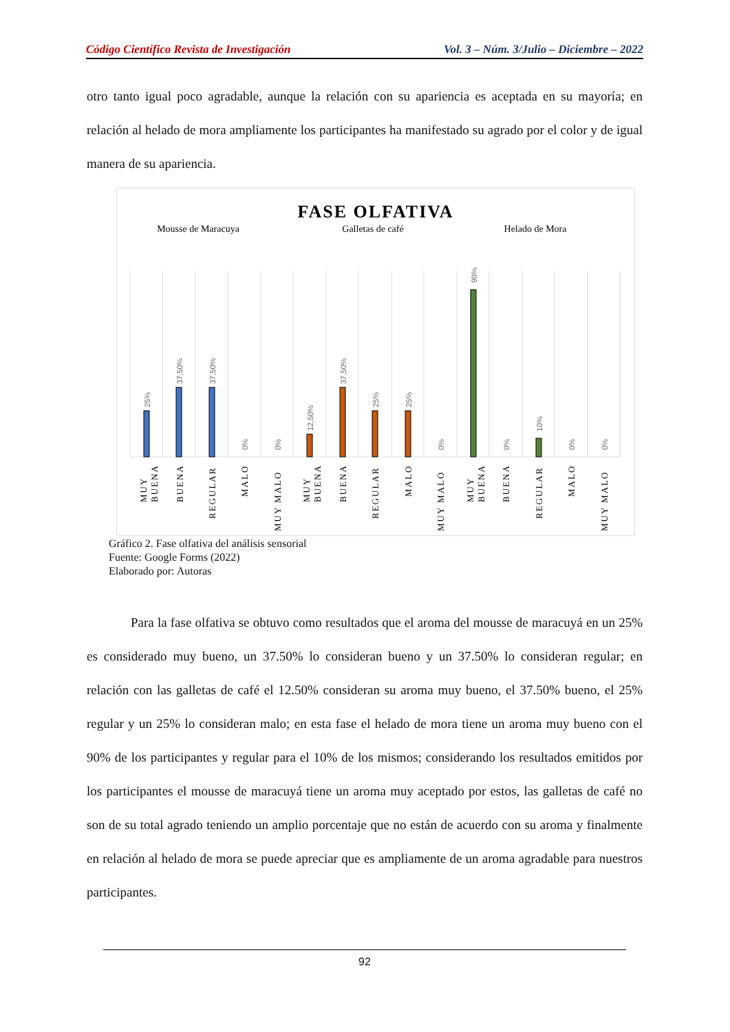Código Científico Revista de Investigación Vol. 3 – Núm. 3/Julio – Diciembre – 2022
otro tanto igual poco agradable, aunque la relación con su apariencia es aceptada en su mayoría; en relación al helado de mora ampliamente los participantes ha manifestado su agrado por el color y de igual manera de su apariencia.
FASE OLFATIVA
Mousse de Maracuya
Galletas de café
Helado de Mora
25%
37,50%
37,50%
0%
0%
12,50%
37,50%
25%
25%
0%
90%
0%
10%
0%
0%
MUY
BUENA
BUENA
REGULAR
MALO
MUY MALO
MUY
BUENA
BUENA
REGULAR
MALO
MUY MALO
MUY
BUENA
BUENA
REGULAR
MALO
MUY MALO
Gráfico 2. Fase olfativa del análisis sensorial
Fuente: Google Forms (2022)
Elaborado por: Autoras
Para la fase olfativa se obtuvo como resultados que el aroma del mousse de maracuyá en un 25% es considerado muy bueno, un 37.50% lo consideran bueno y un 37.50% lo consideran regular; en relación con las galletas de café el 12.50% consideran su aroma muy bueno, el 37.50% bueno, el 25% regular y un 25% lo consideran malo; en esta fase el helado de mora tiene un aroma muy bueno con el 90% de los participantes y regular para el 10% de los mismos; considerando los resultados emitidos por los participantes el mousse de maracuyá tiene un aroma muy aceptado por estos, las galletas de café no son de su total agrado teniendo un amplio porcentaje que no están de acuerdo con su aroma y finalmente en relación al helado de mora se puede apreciar que es ampliamente de un aroma agradable para nuestros participantes.
92